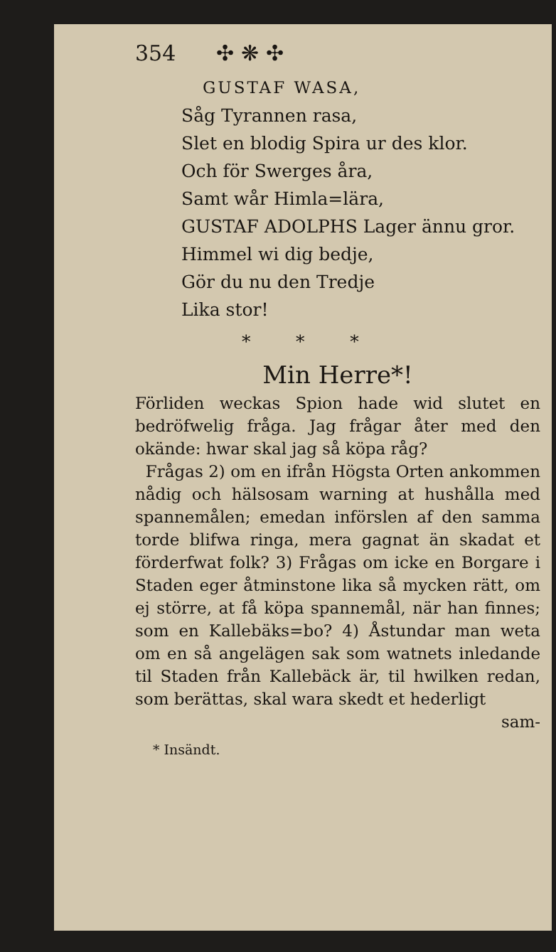354 ✣ ❋ ✣
GUSTAF WASA,
Såg Tyrannen rasa,
Slet en blodig Spira ur des klor.
Och för Swerges åra,
Samt wår Himla=lära,
GUSTAF ADOLPHS Lager ännu gror.
Himmel wi dig bedje,
Gör du nu den Tredje
Lika stor!
* * *
Min Herre*!
Förliden weckas Spion hade wid slutet en bedröfwelig fråga. Jag frågar åter med den okände: hwar skal jag så köpa råg?
Frågas 2) om en ifrån Högsta Orten ankommen nådig och hälsosam warning at hushålla med spannemålen; emedan införslen af den samma torde blifwa ringa, mera gagnat än skadat et förderfwat folk? 3) Frågas om icke en Borgare i Staden eger åtminstone lika så mycken rätt, om ej större, at få köpa spannemål, när han finnes; som en Kallebäks=bo? 4) Åstundar man weta om en så angelägen sak som watnets inledande til Staden från Kallebäck är, til hwilken redan, som berättas, skal wara skedt et hederligt
sam-
* Insändt.